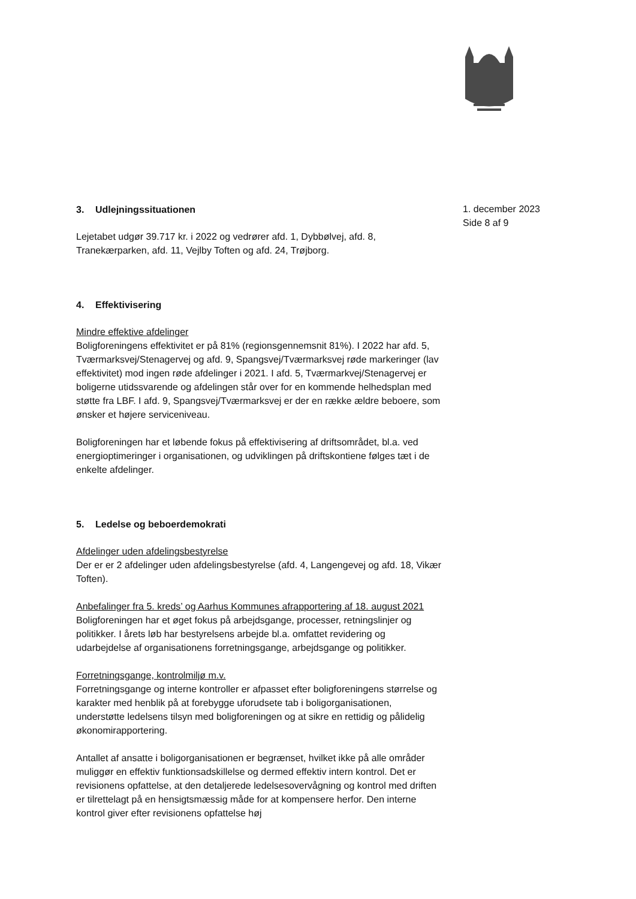1. december 2023
Side 8 af 9
3. Udlejningssituationen
Lejetabet udgør 39.717 kr. i 2022 og vedrører afd. 1, Dybbølvej, afd. 8, Tranekærparken, afd. 11, Vejlby Toften og afd. 24, Trøjborg.
4. Effektivisering
Mindre effektive afdelinger
Boligforeningens effektivitet er på 81% (regionsgennemsnit 81%). I 2022 har afd. 5, Tværmarksvej/Stenagervej og afd. 9, Spangsvej/Tværmarksvej røde markeringer (lav effektivitet) mod ingen røde afdelinger i 2021. I afd. 5, Tværmarkvej/Stenagervej er boligerne utidssvarende og afdelingen står over for en kommende helhedsplan med støtte fra LBF. I afd. 9, Spangsvej/Tværmarksvej er der en række ældre beboere, som ønsker et højere serviceniveau.
Boligforeningen har et løbende fokus på effektivisering af driftsområdet, bl.a. ved energioptimeringer i organisationen, og udviklingen på driftskontiene følges tæt i de enkelte afdelinger.
5. Ledelse og beboerdemokrati
Afdelinger uden afdelingsbestyrelse
Der er er 2 afdelinger uden afdelingsbestyrelse (afd. 4, Langengevej og afd. 18, Vikær Toften).
Anbefalinger fra 5. kreds’ og Aarhus Kommunes afrapportering af 18. august 2021
Boligforeningen har et øget fokus på arbejdsgange, processer, retningslinjer og politikker. I årets løb har bestyrelsens arbejde bl.a. omfattet revidering og udarbejdelse af organisationens forretningsgange, arbejdsgange og politikker.
Forretningsgange, kontrolmiljø m.v.
Forretningsgange og interne kontroller er afpasset efter boligforeningens størrelse og karakter med henblik på at forebygge uforudsete tab i boligorganisationen, understøtte ledelsens tilsyn med boligforeningen og at sikre en rettidig og pålidelig økonomirapportering.
Antallet af ansatte i boligorganisationen er begrænset, hvilket ikke på alle områder muliggør en effektiv funktionsadskillelse og dermed effektiv intern kontrol. Det er revisionens opfattelse, at den detaljerede ledelsesovervågning og kontrol med driften er tilrettelagt på en hensigtsmæssig måde for at kompensere herfor. Den interne kontrol giver efter revisionens opfattelse høj